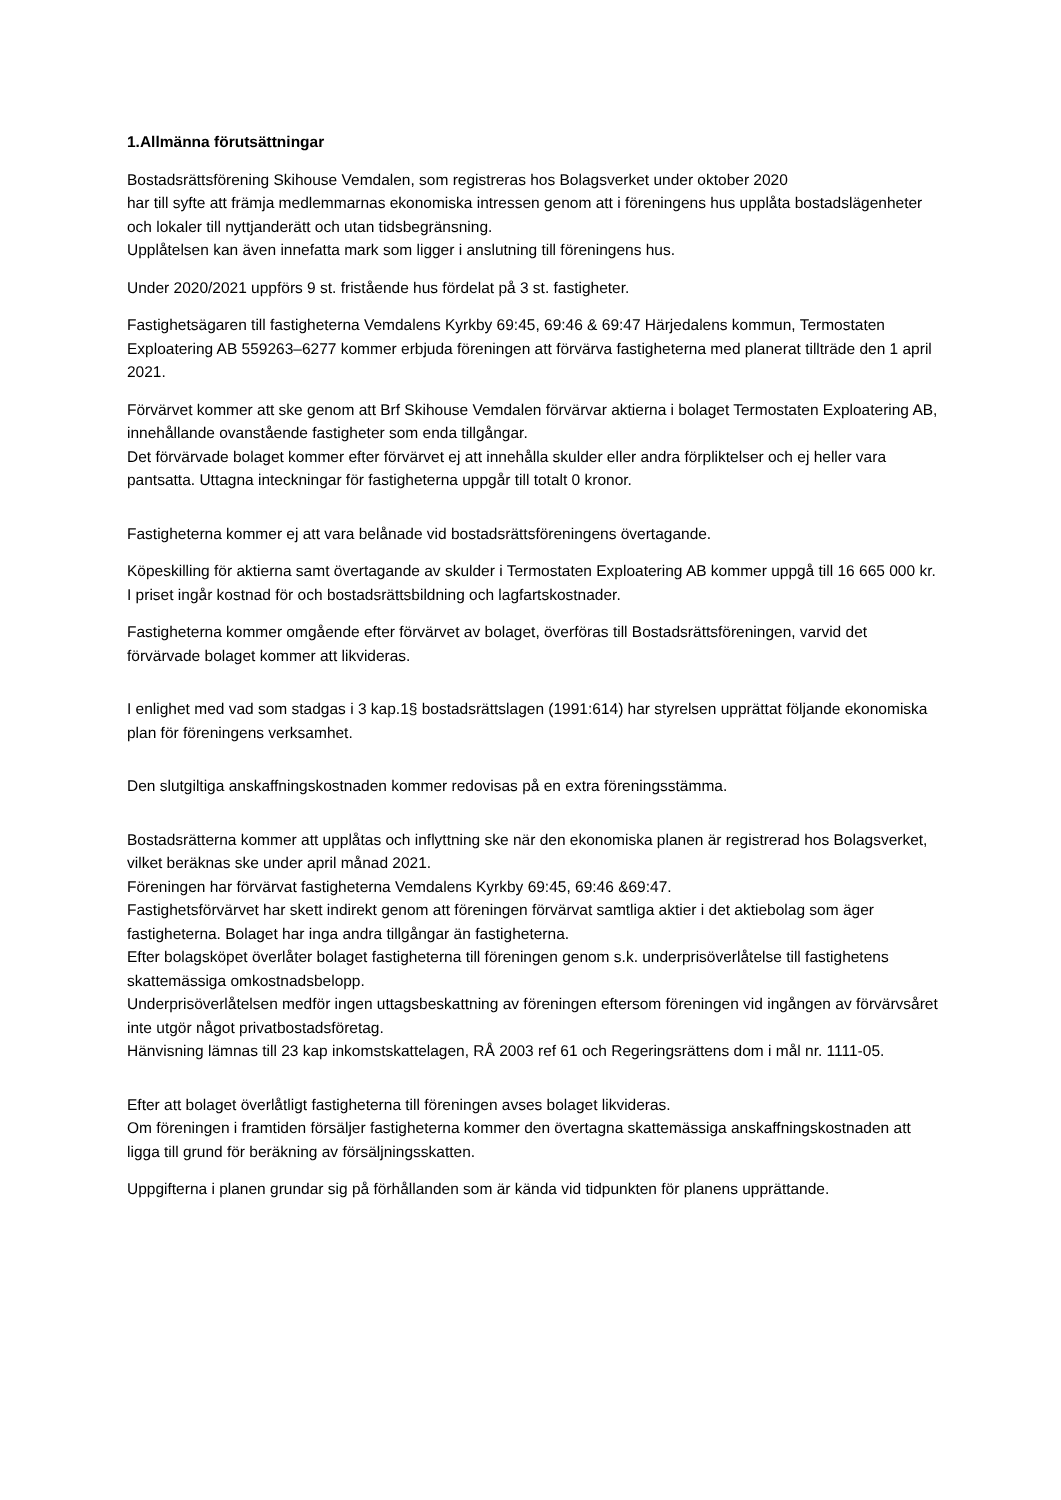1.Allmänna förutsättningar
Bostadsrättsförening Skihouse Vemdalen, som registreras hos Bolagsverket under oktober 2020
har till syfte att främja medlemmarnas ekonomiska intressen genom att i föreningens hus upplåta bostadslägenheter och lokaler till nyttjanderätt och utan tidsbegränsning.
Upplåtelsen kan även innefatta mark som ligger i anslutning till föreningens hus.
Under 2020/2021 uppförs 9 st. fristående hus fördelat på 3 st. fastigheter.
Fastighetsägaren till fastigheterna Vemdalens Kyrkby 69:45, 69:46 & 69:47 Härjedalens kommun, Termostaten Exploatering AB 559263–6277 kommer erbjuda föreningen att förvärva fastigheterna med planerat tillträde den 1 april 2021.
Förvärvet kommer att ske genom att Brf Skihouse Vemdalen förvärvar aktierna i bolaget Termostaten Exploatering AB, innehållande ovanstående fastigheter som enda tillgångar.
Det förvärvade bolaget kommer efter förvärvet ej att innehålla skulder eller andra förpliktelser och ej heller vara pantsatta. Uttagna inteckningar för fastigheterna uppgår till totalt 0 kronor.
Fastigheterna kommer ej att vara belånade vid bostadsrättsföreningens övertagande.
Köpeskilling för aktierna samt övertagande av skulder i Termostaten Exploatering AB kommer uppgå till 16 665 000 kr. I priset ingår kostnad för och bostadsrättsbildning och lagfartskostnader.
Fastigheterna kommer omgående efter förvärvet av bolaget, överföras till Bostadsrättsföreningen, varvid det förvärvade bolaget kommer att likvideras.
I enlighet med vad som stadgas i 3 kap.1§ bostadsrättslagen (1991:614) har styrelsen upprättat följande ekonomiska plan för föreningens verksamhet.
Den slutgiltiga anskaffningskostnaden kommer redovisas på en extra föreningsstämma.
Bostadsrätterna kommer att upplåtas och inflyttning ske när den ekonomiska planen är registrerad hos Bolagsverket, vilket beräknas ske under april månad 2021.
Föreningen har förvärvat fastigheterna Vemdalens Kyrkby 69:45, 69:46 &69:47.
Fastighetsförvärvet har skett indirekt genom att föreningen förvärvat samtliga aktier i det aktiebolag som äger fastigheterna. Bolaget har inga andra tillgångar än fastigheterna.
Efter bolagsköpet överlåter bolaget fastigheterna till föreningen genom s.k. underprisöverlåtelse till fastighetens skattemässiga omkostnadsbelopp.
Underprisöverlåtelsen medför ingen uttagsbeskattning av föreningen eftersom föreningen vid ingången av förvärvsåret inte utgör något privatbostadsföretag.
Hänvisning lämnas till 23 kap inkomstskattelagen, RÅ 2003 ref 61 och Regeringsrättens dom i mål nr. 1111-05.
Efter att bolaget överlåtligt fastigheterna till föreningen avses bolaget likvideras.
Om föreningen i framtiden försäljer fastigheterna kommer den övertagna skattemässiga anskaffningskostnaden att ligga till grund för beräkning av försäljningsskatten.
Uppgifterna i planen grundar sig på förhållanden som är kända vid tidpunkten för planens upprättande.